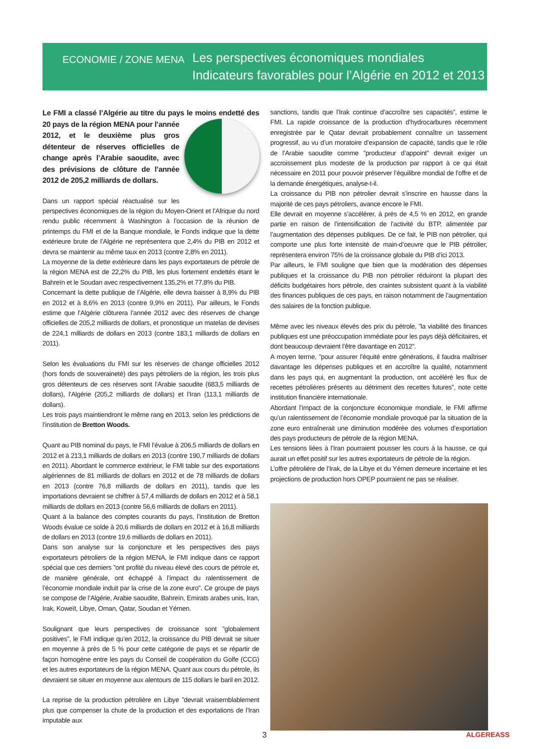ECONOMIE / ZONE MENA
Les perspectives économiques mondiales
Indicateurs favorables pour l’Algérie en 2012 et 2013
Le FMI a classé l’Algérie au titre du pays le moins endetté des 20 pays de la région MENA pour l’année 2012, et le deuxième plus gros détenteur de réserves officielles de change après l’Arabie saoudite, avec des prévisions de clôture de l’année 2012 de 205,2 milliards de dollars.
Dans un rapport spécial réactualisé sur les perspectives économiques de la région du Moyen-Orient et l’Afrique du nord rendu public récemment à Washington à l’occasion de la réunion de printemps du FMI et de la Banque mondiale, le Fonds indique que la dette extérieure brute de l’Algérie ne représentera que 2,4% du PIB en 2012 et devra se maintenir au même taux en 2013 (contre 2,8% en 2011).
La moyenne de la dette extérieure dans les pays exportateurs de pétrole de la région MENA est de 22,2% du PIB, les plus fortement endettés étant le Bahreïn et le Soudan avec respectivement 135,2% et 77,8% du PIB.
Concernant la dette publique de l’Algérie, elle devra baisser à 8,9% du PIB en 2012 et à 8,6% en 2013 (contre 9,9% en 2011). Par ailleurs, le Fonds estime que l’Algérie clôturera l’année 2012 avec des réserves de change officielles de 205,2 milliards de dollars, et pronostique un matelas de devises de 224,1 milliards de dollars en 2013 (contre 183,1 milliards de dollars en 2011).
Selon les évaluations du FMI sur les réserves de change officielles 2012 (hors fonds de souveraineté) des pays pétroliers de la région, les trois plus gros détenteurs de ces réserves sont l’Arabie saoudite (683,5 milliards de dollars), l’Algérie (205,2 milliards de dollars) et l’Iran (113,1 milliards de dollars).
Les trois pays maintiendront le même rang en 2013, selon les prédictions de l’institution de Bretton Woods.
Quant au PIB nominal du pays, le FMI l’évalue à 206,5 milliards de dollars en 2012 et à 213,1 milliards de dollars en 2013 (contre 190,7 milliards de dollars en 2011). Abordant le commerce extérieur, le FMI table sur des exportations algériennes de 81 milliards de dollars en 2012 et de 78 milliards de dollars en 2013 (contre 76,8 milliards de dollars en 2011), tandis que les importations devraient se chiffrer à 57,4 milliards de dollars en 2012 et à 58,1 milliards de dollars en 2013 (contre 56,6 milliards de dollars en 2011).
Quant à la balance des comptes courants du pays, l’institution de Bretton Woods évalue ce solde à 20,6 milliards de dollars en 2012 et à 16,8 milliards de dollars en 2013 (contre 19,6 milliards de dollars en 2011).
Dans son analyse sur la conjoncture et les perspectives des pays exportateurs pétroliers de la région MENA, le FMI indique dans ce rapport spécial que ces derniers ”ont profité du niveau élevé des cours de pétrole et, de manière générale, ont échappé à l’impact du ralentissement de l’économie mondiale induit par la crise de la zone euro”. Ce groupe de pays se compose de l’Algérie, Arabie saoudite, Bahreïn, Emirats arabes unis, Iran, Irak, Koweït, Libye, Oman, Qatar, Soudan et Yémen.
Soulignant que leurs perspectives de croissance sont ”globalement positives”, le FMI indique qu’en 2012, la croissance du PIB devrait se situer en moyenne à près de 5 % pour cette catégorie de pays et se répartir de façon homogène entre les pays du Conseil de coopération du Golfe (CCG) et les autres exportateurs de la région MENA. Quant aux cours du pétrole, ils devraient se situer en moyenne aux alentours de 115 dollars le baril en 2012.
La reprise de la production pétrolière en Libye ”devrait vraisemblablement plus que compenser la chute de la production et des exportations de l’Iran imputable aux
sanctions, tandis que l’Irak continue d’accroître ses capacités”, estime le FMI. La rapide croissance de la production d’hydrocarbures récemment enregistrée par le Qatar devrait probablement connaître un tassement progressif, au vu d’un moratoire d’expansion de capacité, tandis que le rôle de l’Arabie saoudite comme ”producteur d’appoint” devrait exiger un accroissement plus modeste de la production par rapport à ce qui était nécessaire en 2011 pour pouvoir préserver l’équilibre mondial de l’offre et de la demande énergétiques, analyse-t-il.
La croissance du PIB non pétrolier devrait s’inscrire en hausse dans la majorité de ces pays pétroliers, avance encore le FMI.
Elle devrait en moyenne s’accélérer, à près de 4,5 % en 2012, en grande partie en raison de l’intensification de l’activité du BTP, alimentée par l’augmentation des dépenses publiques. De ce fait, le PIB non pétrolier, qui comporte une plus forte intensité de main-d’oeuvre que le PIB pétrolier, représentera environ 75% de la croissance globale du PIB d’ici 2013.
Par ailleurs, le FMI souligne que bien que la modération des dépenses publiques et la croissance du PIB non pétrolier réduiront la plupart des déficits budgétaires hors pétrole, des craintes subsistent quant à la viabilité des finances publiques de ces pays, en raison notamment de l’augmentation des salaires de la fonction publique.
Même avec les niveaux élevés des prix du pétrole, ”la viabilité des finances publiques est une préoccupation immédiate pour les pays déjà déficitaires, et dont beaucoup devraient l’être davantage en 2012”.
A moyen terme, ”pour assurer l’équité entre générations, il faudra maîtriser davantage les dépenses publiques et en accroître la qualité, notamment dans les pays qui, en augmentant la production, ont accéléré les flux de recettes pétrolières présents au détriment des recettes futures”, note cette institution financière internationale.
Abordant l’impact de la conjoncture économique mondiale, le FMI affirme qu’un ralentissement de l’économie mondiale provoqué par la situation de la zone euro entraînerait une diminution modérée des volumes d’exportation des pays producteurs de pétrole de la région MENA.
Les tensions liées à l’Iran pourraient pousser les cours à la hausse, ce qui aurait un effet positif sur les autres exportateurs de pétrole de la région.
L’offre pétrolière de l’Irak, de la Libye et du Yémen demeure incertaine et les projections de production hors OPEP pourraient ne pas se réaliser.
3 ALGEREASS